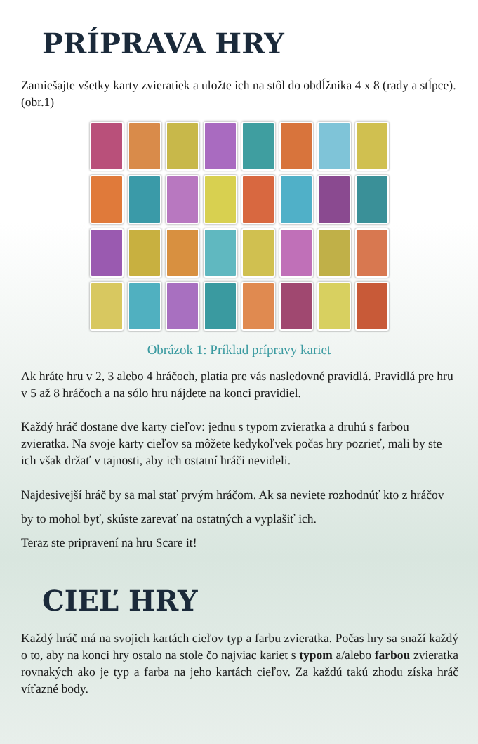PRÍPRAVA HRY
Zamiešajte všetky karty zvieratiek a uložte ich na stôl do obdĺžnika 4 x 8 (rady a stĺpce). (obr.1)
Obrázok 1: Príklad prípravy kariet
Ak hráte hru v 2, 3 alebo 4 hráčoch, platia pre vás nasledovné pravidlá. Pravidlá pre hru v 5 až 8 hráčoch a na sólo hru nájdete na konci pravidiel.
Každý hráč dostane dve karty cieľov: jednu s typom zvieratka a druhú s farbou zvieratka. Na svoje karty cieľov sa môžete kedykoľvek počas hry pozrieť, mali by ste ich však držať v tajnosti, aby ich ostatní hráči nevideli.
Najdesivejší hráč by sa mal stať prvým hráčom. Ak sa neviete rozhodnúť kto z hráčov by to mohol byť, skúste zarevať na ostatných a vyplašiť ich.
Teraz ste pripravení na hru Scare it!
CIEĽ HRY
Každý hráč má na svojich kartách cieľov typ a farbu zvieratka. Počas hry sa snaží každý o to, aby na konci hry ostalo na stole čo najviac kariet s typom a/alebo farbou zvieratka rovnakých ako je typ a farba na jeho kartách cieľov. Za každú takú zhodu získa hráč víťazné body.